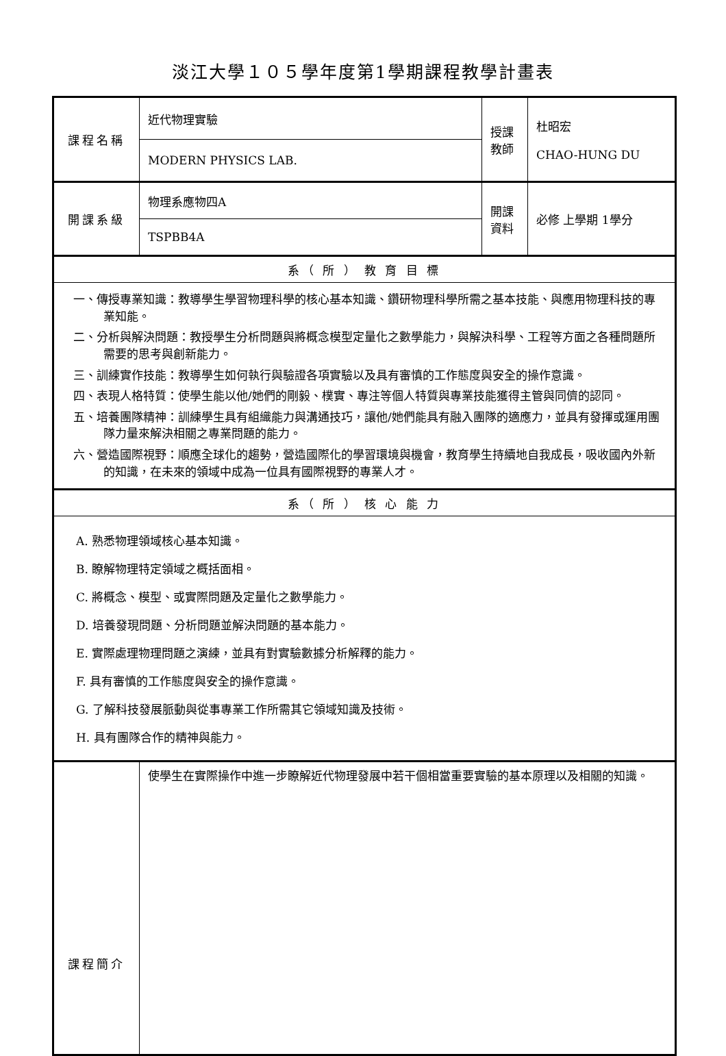淡江大學１０５學年度第1學期課程教學計畫表
| 課程名稱 | 近代物理實驗 | 授課教師 | 杜昭宏 CHAO-HUNG DU |
| | MODERN PHYSICS LAB. | | |
| 開課系級 | 物理系應物四A | 開課資料 | 必修 上學期 1學分 |
| | TSPBB4A | | |
| 系（ 所 ） 教 育 目 標 | | | |
| 一、傳授專業知識：教導學生學習物理科學的核心基本知識、鑽研物理科學所需之基本技能、與應用物理科技的專業知能。 二、分析與解決問題：教授學生分析問題與將概念模型定量化之數學能力，與解決科學、工程等方面之各種問題所需要的思考與創新能力。 三、訓練實作技能：教導學生如何執行與驗證各項實驗以及具有審慎的工作態度與安全的操作意識。 四、表現人格特質：使學生能以他/她們的剛毅、樸實、專注等個人特質與專業技能獲得主管與同儕的認同。 五、培養團隊精神：訓練學生具有組織能力與溝通技巧，讓他/她們能具有融入團隊的適應力，並具有發揮或運用團隊力量來解決相關之專業問題的能力。 六、營造國際視野：順應全球化的趨勢，營造國際化的學習環境與機會，教育學生持續地自我成長，吸收國內外新的知識，在未來的領域中成為一位具有國際視野的專業人才。 | | | |
| 系（ 所 ） 核 心 能 力 | | | |
| A. 熟悉物理領域核心基本知識。 B. 瞭解物理特定領域之概括面相。 C. 將概念、模型、或實際問題及定量化之數學能力。 D. 培養發現問題、分析問題並解決問題的基本能力。 E. 實際處理物理問題之演練，並具有對實驗數據分析解釋的能力。 F. 具有審慎的工作態度與安全的操作意識。 G. 了解科技發展脈動與從事專業工作所需其它領域知識及技術。 H. 具有團隊合作的精神與能力。 | | | |
| 課程簡介 | 使學生在實際操作中進一步瞭解近代物理發展中若干個相當重要實驗的基本原理以及相關的知識。 | | |